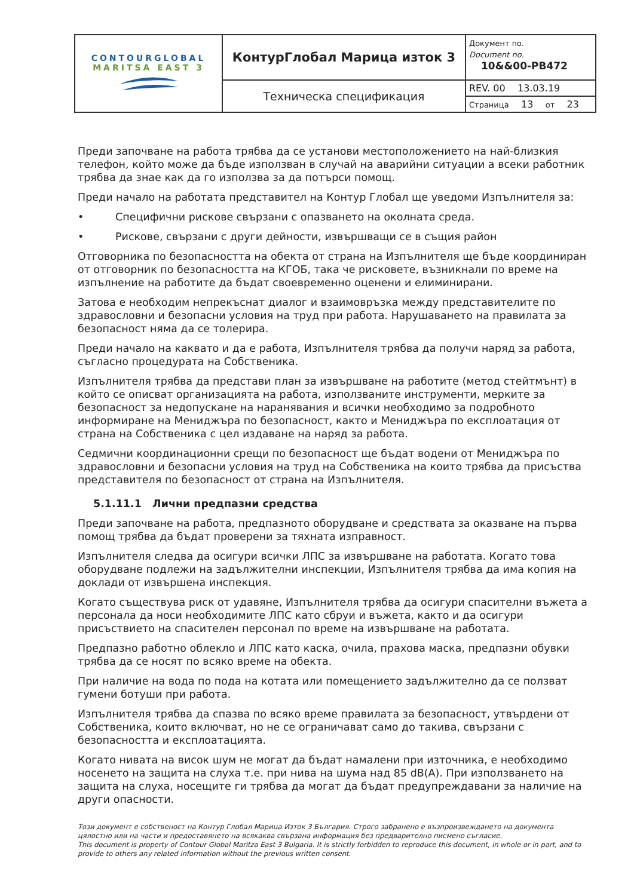| CONTOURGLOBAL MARITSA EAST 3 | КонтурГлобал Марица изток 3 | Документ no. Document no. 10&&00-PB472 |
| | Техническа спецификация | REV. 00 13.03.19 |
| | | Страница 13 от 23 |
Преди започване на работа трябва да се установи местоположението на най-близкия телефон, който може да бъде използван в случай на аварийни ситуации а всеки работник трябва да знае как да го използва за да потърси помощ.
Преди начало на работата представител на Контур Глобал ще уведоми Изпълнителя за:
• Специфични рискове свързани с опазването на околната среда.
• Рискове, свързани с други дейности, извършващи се в същия район
Отговорника по безопасността на обекта от страна на Изпълнителя ще бъде координиран от отговорник по безопасността на КГОБ, така че рисковете, възникнали по време на изпълнение на работите да бъдат своевременно оценени и елиминирани.
Затова е необходим непрекъснат диалог и взаимовръзка между представителите по здравословни и безопасни условия на труд при работа. Нарушаването на правилата за безопасност няма да се толерира.
Преди начало на каквато и да е работа, Изпълнителя трябва да получи наряд за работа, съгласно процедурата на Собственика.
Изпълнителя трябва да представи план за извършване на работите (метод стейтмънт) в който се описват организацията на работа, използваните инструменти, мерките за безопасност за недопускане на наранявания и всички необходимо за подробното информиране на Мениджъра по безопасност, както и Мениджъра по експлоатация от страна на Собственика с цел издаване на наряд за работа.
Седмични координационни срещи по безопасност ще бъдат водени от Мениджъра по здравословни и безопасни условия на труд на Собственика на които трябва да присъства представителя по безопасност от страна на Изпълнителя.
5.1.11.1 Лични предпазни средства
Преди започване на работа, предпазното оборудване и средствата за оказване на първа помощ трябва да бъдат проверени за тяхната изправност.
Изпълнителя следва да осигури всички ЛПС за извършване на работата. Когато това оборудване подлежи на задължителни инспекции, Изпълнителя трябва да има копия на доклади от извършена инспекция.
Когато съществува риск от удавяне, Изпълнителя трябва да осигури спасителни въжета а персонала да носи необходимите ЛПС като сбруи и въжета, както и да осигури присъствието на спасителен персонал по време на извършване на работата.
Предпазно работно облекло и ЛПС като каска, очила, прахова маска, предпазни обувки трябва да се носят по всяко време на обекта.
При наличие на вода по пода на котата или помещението задължително да се ползват гумени ботуши при работа.
Изпълнителя трябва да спазва по всяко време правилата за безопасност, утвърдени от Собственика, които включват, но не се ограничават само до такива, свързани с безопасността и експлоатацията.
Когато нивата на висок шум не могат да бъдат намалени при източника, е необходимо носенето на защита на слуха т.е. при нива на шума над 85 dB(A). При използването на защита на слуха, носещите ги трябва да могат да бъдат предупреждавани за наличие на други опасности.
Този документ е собственост на Контур Глобал Марица Изток 3 България. Строго забранено е възпроизвеждането на документа цялостно или на части и предоставянето на всякаква свързана информация без предварително писмено съгласие.
This document is property of Contour Global Maritza East 3 Bulgaria. It is strictly forbidden to reproduce this document, in whole or in part, and to provide to others any related information without the previous written consent.